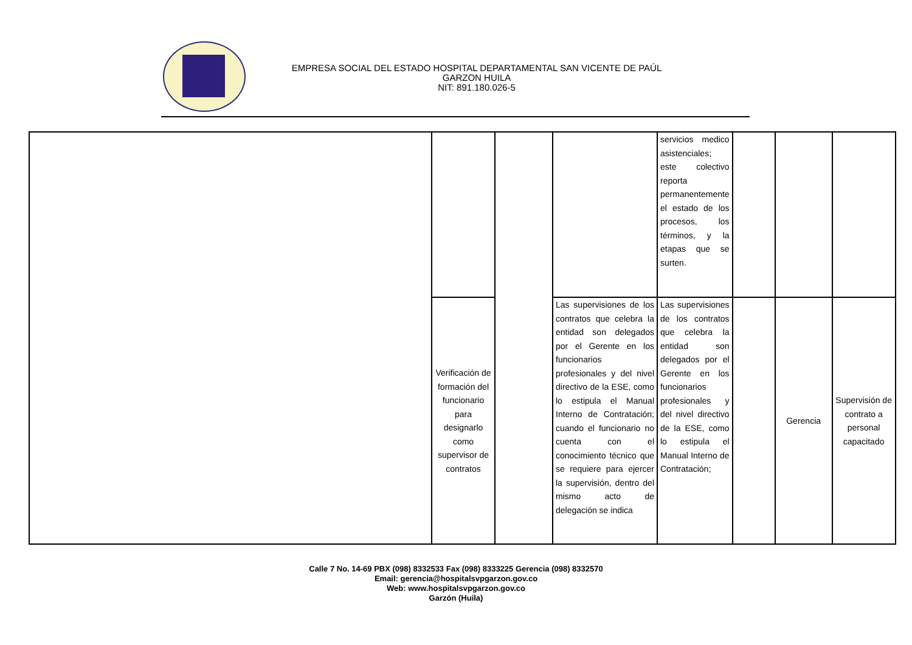EMPRESA SOCIAL DEL ESTADO HOSPITAL DEPARTAMENTAL SAN VICENTE DE PAÚL
GARZON HUILA
NIT: 891.180.026-5
| | | | | servicios medico asistenciales; este colectivo reporta permanentemente el estado de los procesos, los términos, y la etapas que se surten. | | | |
| | Verificación de formación del funcionario para designarlo como supervisor de contratos | | Las supervisiones de los contratos que celebra la entidad son delegados por el Gerente en los funcionarios profesionales y del nivel directivo de la ESE, como lo estipula el Manual Interno de Contratación; cuando el funcionario no cuenta con el conocimiento técnico que se requiere para ejercer la supervisión, dentro del mismo acto de delegación se indica | Las supervisiones de los contratos que celebra la entidad son delegados por el Gerente en los funcionarios profesionales y del nivel directivo de la ESE, como lo estipula el Manual Interno de Contratación; | | Gerencia | Supervisión de contrato a personal capacitado |
Calle 7 No. 14-69 PBX (098) 8332533 Fax (098) 8333225 Gerencia (098) 8332570
Email: gerencia@hospitalsvpgarzon.gov.co
Web: www.hospitalsvpgarzon.gov.co
Garzón (Huila)